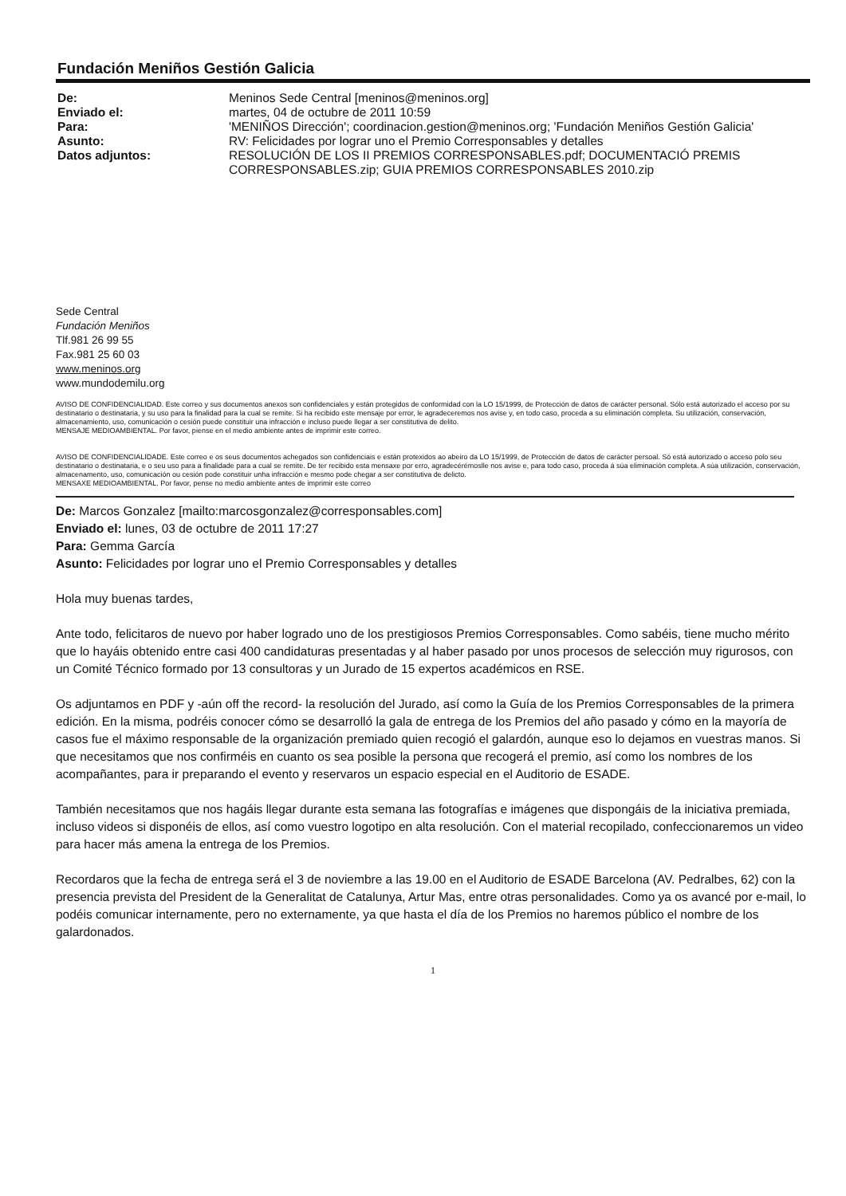Fundación Meniños Gestión Galicia
| De: | Meninos Sede Central [meninos@meninos.org] |
| Enviado el: | martes, 04 de octubre de 2011 10:59 |
| Para: | 'MENIÑOS Dirección'; coordinacion.gestion@meninos.org; 'Fundación Meniños Gestión Galicia' |
| Asunto: | RV: Felicidades por lograr uno el Premio Corresponsables y detalles |
| Datos adjuntos: | RESOLUCIÓN DE LOS II PREMIOS CORRESPONSABLES.pdf; DOCUMENTACIÓ PREMIS CORRESPONSABLES.zip; GUIA PREMIOS CORRESPONSABLES 2010.zip |
Sede Central
Fundación Meniños
Tlf.981 26 99 55
Fax.981 25 60 03
www.meninos.org
www.mundodemilu.org
AVISO DE CONFIDENCIALIDAD. Este correo y sus documentos anexos son confidenciales y están protegidos de conformidad con la LO 15/1999, de Protección de datos de carácter personal. Sólo está autorizado el acceso por su destinatario o destinataria, y su uso para la finalidad para la cual se remite. Si ha recibido este mensaje por error, le agradeceremos nos avise y, en todo caso, proceda a su eliminación completa. Su utilización, conservación, almacenamiento, uso, comunicación o cesión puede constituir una infracción e incluso puede llegar a ser constitutiva de delito.
MENSAJE MEDIOAMBIENTAL. Por favor, piense en el medio ambiente antes de imprimir este correo.
AVISO DE CONFIDENCIALIDADE. Este correo e os seus documentos achegados son confidenciais e están protexidos ao abeiro da LO 15/1999, de Protección de datos de carácter persoal. Só está autorizado o acceso polo seu destinatario o destinataria, e o seu uso para a finalidade para a cual se remite. De ter recibido esta mensaxe por erro, agradecérémoslle nos avise e, para todo caso, proceda á súa eliminación completa. A súa utilización, conservación, almacenamento, uso, comunicación ou cesión pode constituir unha infracción e mesmo pode chegar a ser constitutiva de delicto.
MENSAXE MEDIOAMBIENTAL. Por favor, pense no medio ambiente antes de imprimir este correo
De: Marcos Gonzalez [mailto:marcosgonzalez@corresponsables.com]
Enviado el: lunes, 03 de octubre de 2011 17:27
Para: Gemma García
Asunto: Felicidades por lograr uno el Premio Corresponsables y detalles
Hola muy buenas tardes,
Ante todo, felicitaros de nuevo por haber logrado uno de los prestigiosos Premios Corresponsables. Como sabéis, tiene mucho mérito que lo hayáis obtenido entre casi 400 candidaturas presentadas y al haber pasado por unos procesos de selección muy rigurosos, con un Comité Técnico formado por 13 consultoras y un Jurado de 15 expertos académicos en RSE.
Os adjuntamos en PDF y -aún off the record- la resolución del Jurado, así como la Guía de los Premios Corresponsables de la primera edición. En la misma, podréis conocer cómo se desarrolló la gala de entrega de los Premios del año pasado y cómo en la mayoría de casos fue el máximo responsable de la organización premiado quien recogió el galardón, aunque eso lo dejamos en vuestras manos. Si que necesitamos que nos confirméis en cuanto os sea posible la persona que recogerá el premio, así como los nombres de los acompañantes, para ir preparando el evento y reservaros un espacio especial en el Auditorio de ESADE.
También necesitamos que nos hagáis llegar durante esta semana las fotografías e imágenes que dispongáis de la iniciativa premiada, incluso videos si disponéis de ellos, así como vuestro logotipo en alta resolución. Con el material recopilado, confeccionaremos un video para hacer más amena la entrega de los Premios.
Recordaros que la fecha de entrega será el 3 de noviembre a las 19.00 en el Auditorio de ESADE Barcelona (AV. Pedralbes, 62) con la presencia prevista del President de la Generalitat de Catalunya, Artur Mas, entre otras personalidades. Como ya os avancé por e-mail, lo podéis comunicar internamente, pero no externamente, ya que hasta el día de los Premios no haremos público el nombre de los galardonados.
1